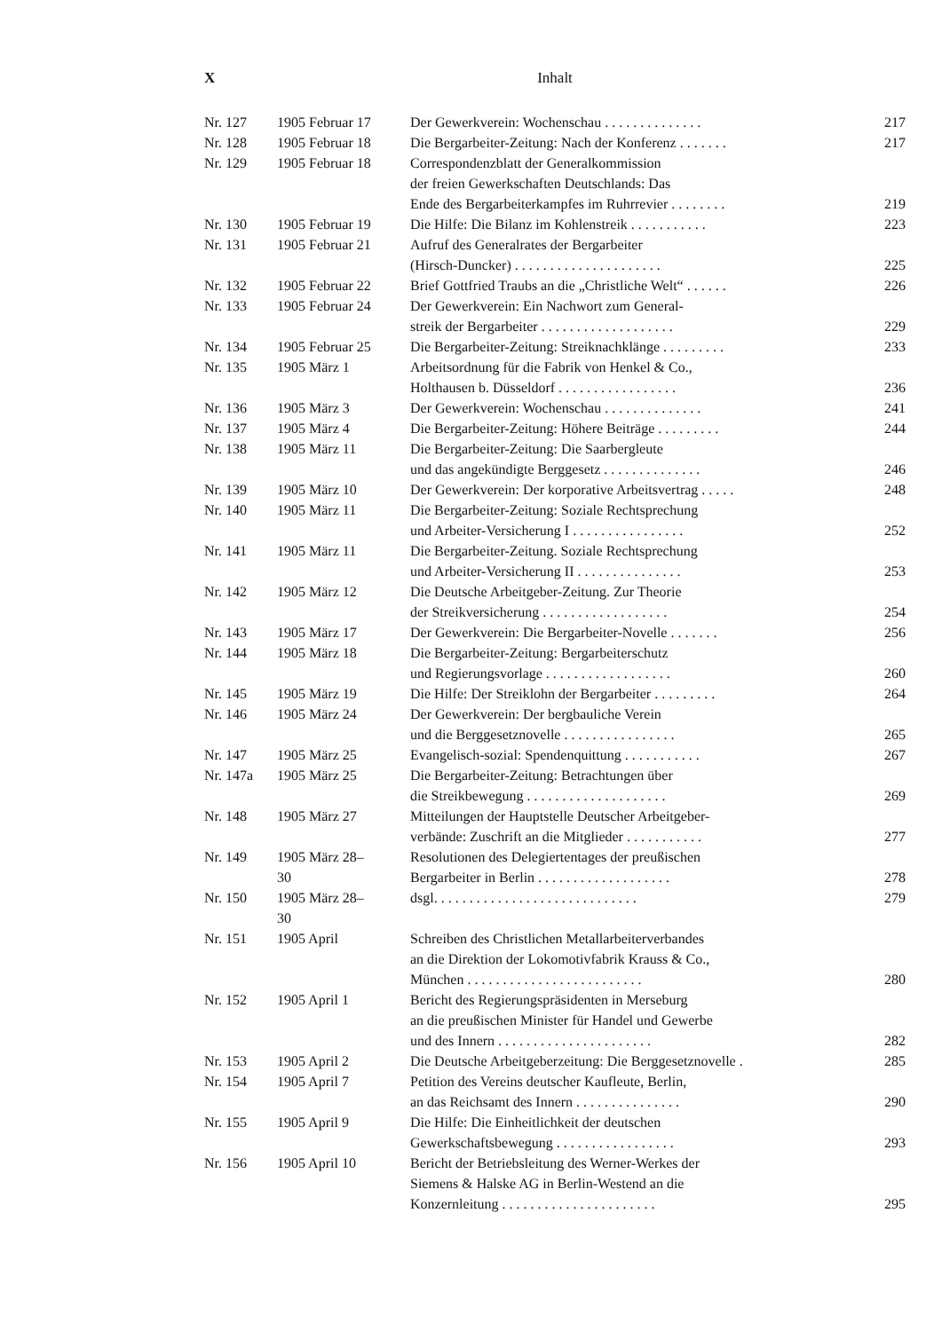X Inhalt
| Nr. 127 | 1905 Februar 17 | Der Gewerkverein: Wochenschau . . . . . . . . . . . . . . | 217 |
| Nr. 128 | 1905 Februar 18 | Die Bergarbeiter-Zeitung: Nach der Konferenz . . . . . . . | 217 |
| Nr. 129 | 1905 Februar 18 | Correspondenzblatt der Generalkommission der freien Gewerkschaften Deutschlands: Das Ende des Bergarbeiterkampfes im Ruhrrevier . . . . . . . . | 219 |
| Nr. 130 | 1905 Februar 19 | Die Hilfe: Die Bilanz im Kohlenstreik . . . . . . . . . . . | 223 |
| Nr. 131 | 1905 Februar 21 | Aufruf des Generalrates der Bergarbeiter (Hirsch-Duncker) . . . . . . . . . . . . . . . . . . . . . | 225 |
| Nr. 132 | 1905 Februar 22 | Brief Gottfried Traubs an die „Christliche Welt“ . . . . . . | 226 |
| Nr. 133 | 1905 Februar 24 | Der Gewerkverein: Ein Nachwort zum General- streik der Bergarbeiter . . . . . . . . . . . . . . . . . . . | 229 |
| Nr. 134 | 1905 Februar 25 | Die Bergarbeiter-Zeitung: Streiknachklänge . . . . . . . . . | 233 |
| Nr. 135 | 1905 März 1 | Arbeitsordnung für die Fabrik von Henkel & Co., Holthausen b. Düsseldorf . . . . . . . . . . . . . . . . . | 236 |
| Nr. 136 | 1905 März 3 | Der Gewerkverein: Wochenschau . . . . . . . . . . . . . . | 241 |
| Nr. 137 | 1905 März 4 | Die Bergarbeiter-Zeitung: Höhere Beiträge . . . . . . . . . | 244 |
| Nr. 138 | 1905 März 11 | Die Bergarbeiter-Zeitung: Die Saarbergleute und das angekündigte Berggesetz . . . . . . . . . . . . . . | 246 |
| Nr. 139 | 1905 März 10 | Der Gewerkverein: Der korporative Arbeitsvertrag . . . . . | 248 |
| Nr. 140 | 1905 März 11 | Die Bergarbeiter-Zeitung: Soziale Rechtsprechung und Arbeiter-Versicherung I . . . . . . . . . . . . . . . . | 252 |
| Nr. 141 | 1905 März 11 | Die Bergarbeiter-Zeitung. Soziale Rechtsprechung und Arbeiter-Versicherung II . . . . . . . . . . . . . . . | 253 |
| Nr. 142 | 1905 März 12 | Die Deutsche Arbeitgeber-Zeitung. Zur Theorie der Streikversicherung . . . . . . . . . . . . . . . . . . | 254 |
| Nr. 143 | 1905 März 17 | Der Gewerkverein: Die Bergarbeiter-Novelle . . . . . . . | 256 |
| Nr. 144 | 1905 März 18 | Die Bergarbeiter-Zeitung: Bergarbeiterschutz und Regierungsvorlage . . . . . . . . . . . . . . . . . . | 260 |
| Nr. 145 | 1905 März 19 | Die Hilfe: Der Streiklohn der Bergarbeiter . . . . . . . . . | 264 |
| Nr. 146 | 1905 März 24 | Der Gewerkverein: Der bergbauliche Verein und die Berggesetznovelle . . . . . . . . . . . . . . . . | 265 |
| Nr. 147 | 1905 März 25 | Evangelisch-sozial: Spendenquittung . . . . . . . . . . . | 267 |
| Nr. 147a | 1905 März 25 | Die Bergarbeiter-Zeitung: Betrachtungen über die Streikbewegung . . . . . . . . . . . . . . . . . . . . | 269 |
| Nr. 148 | 1905 März 27 | Mitteilungen der Hauptstelle Deutscher Arbeitgeber- verbände: Zuschrift an die Mitglieder . . . . . . . . . . . | 277 |
| Nr. 149 | 1905 März 28– 30 | Resolutionen des Delegiertentages der preußischen Bergarbeiter in Berlin . . . . . . . . . . . . . . . . . . . | 278 |
| Nr. 150 | 1905 März 28– 30 | dsgl. . . . . . . . . . . . . . . . . . . . . . . . . . . . . | 279 |
| Nr. 151 | 1905 April | Schreiben des Christlichen Metallarbeiterverbandes an die Direktion der Lokomotivfabrik Krauss & Co., München . . . . . . . . . . . . . . . . . . . . . . . . . | 280 |
| Nr. 152 | 1905 April 1 | Bericht des Regierungspräsidenten in Merseburg an die preußischen Minister für Handel und Gewerbe und des Innern . . . . . . . . . . . . . . . . . . . . . . | 282 |
| Nr. 153 | 1905 April 2 | Die Deutsche Arbeitgeberzeitung: Die Berggesetznovelle . | 285 |
| Nr. 154 | 1905 April 7 | Petition des Vereins deutscher Kaufleute, Berlin, an das Reichsamt des Innern . . . . . . . . . . . . . . . | 290 |
| Nr. 155 | 1905 April 9 | Die Hilfe: Die Einheitlichkeit der deutschen Gewerkschaftsbewegung . . . . . . . . . . . . . . . . . | 293 |
| Nr. 156 | 1905 April 10 | Bericht der Betriebsleitung des Werner-Werkes der Siemens & Halske AG in Berlin-Westend an die Konzernleitung . . . . . . . . . . . . . . . . . . . . . . | 295 |